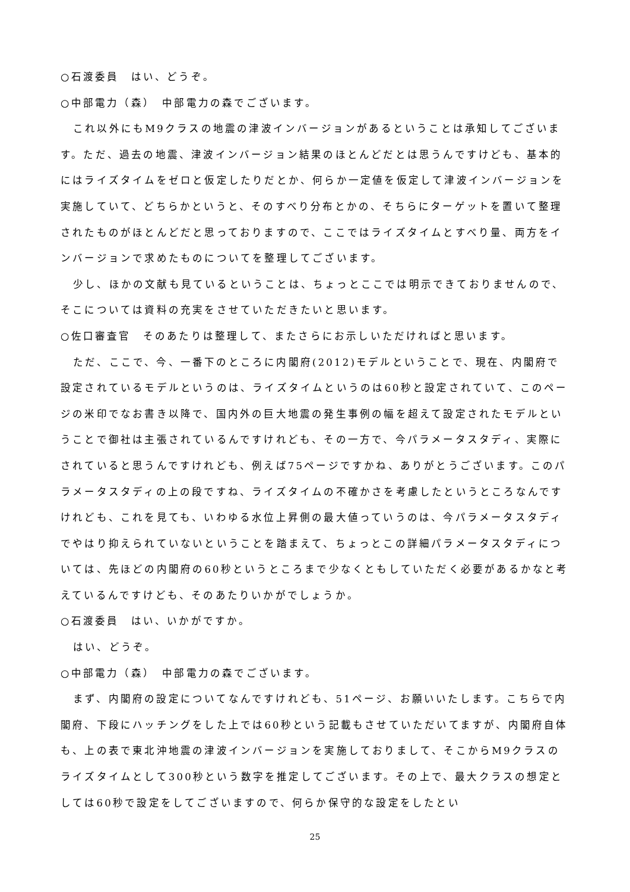○石渡委員　はい、どうぞ。
○中部電力（森）　中部電力の森でございます。
これ以外にもM9クラスの地震の津波インバージョンがあるということは承知してございます。ただ、過去の地震、津波インバージョン結果のほとんどだとは思うんですけども、基本的にはライズタイムをゼロと仮定したりだとか、何らか一定値を仮定して津波インバージョンを実施していて、どちらかというと、そのすべり分布とかの、そちらにターゲットを置いて整理されたものがほとんどだと思っておりますので、ここではライズタイムとすべり量、両方をインバージョンで求めたものについてを整理してございます。
少し、ほかの文献も見ているということは、ちょっとここでは明示できておりませんので、そこについては資料の充実をさせていただきたいと思います。
○佐口審査官　そのあたりは整理して、またさらにお示しいただければと思います。
ただ、ここで、今、一番下のところに内閣府(2012)モデルということで、現在、内閣府で設定されているモデルというのは、ライズタイムというのは60秒と設定されていて、このページの米印でなお書き以降で、国内外の巨大地震の発生事例の幅を超えて設定されたモデルということで御社は主張されているんですけれども、その一方で、今パラメータスタディ、実際にされていると思うんですけれども、例えば75ページですかね、ありがとうございます。このパラメータスタディの上の段ですね、ライズタイムの不確かさを考慮したというところなんですけれども、これを見ても、いわゆる水位上昇側の最大値っていうのは、今パラメータスタディでやはり抑えられていないということを踏まえて、ちょっとこの詳細パラメータスタディについては、先ほどの内閣府の60秒というところまで少なくともしていただく必要があるかなと考えているんですけども、そのあたりいかがでしょうか。
○石渡委員　はい、いかがですか。
はい、どうぞ。
○中部電力（森）　中部電力の森でございます。
まず、内閣府の設定についてなんですけれども、51ページ、お願いいたします。こちらで内閣府、下段にハッチングをした上では60秒という記載もさせていただいてますが、内閣府自体も、上の表で東北沖地震の津波インバージョンを実施しておりまして、そこからM9クラスのライズタイムとして300秒という数字を推定してございます。その上で、最大クラスの想定としては60秒で設定をしてございますので、何らか保守的な設定をしたとい
25